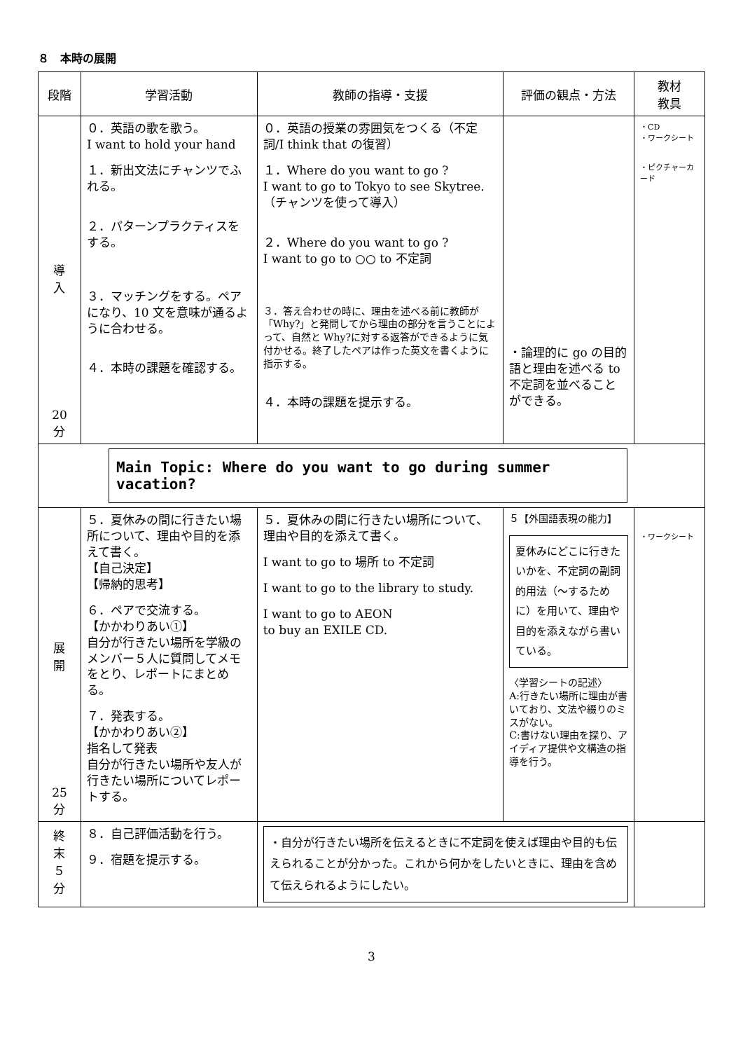８　本時の展開
| 段階 | 学習活動 | 教師の指導・支援 | 評価の観点・方法 | 教材 教具 |
| --- | --- | --- | --- | --- |
| 導 入 20 分 | ０．英語の歌を歌う。 I want to hold your hand １．新出文法にチャンツでふれる。 ２．パターンプラクティスをする。 ３．マッチングをする。ペアになり、10 文を意味が通るように合わせる。 ４．本時の課題を確認する。 | ０．英語の授業の雰囲気をつくる（不定詞/I think that の復習） １．Where do you want to go ? I want to go to Tokyo to see Skytree. （チャンツを使って導入） ２．Where do you want to go ? I want to go to ○○ to 不定詞 ３．答え合わせの時に、理由を述べる前に教師が「Why?」と発問してから理由の部分を言うことによって、自然と Why?に対する返答ができるように気付かせる。終了したペアは作った英文を書くように指示する。 ４．本時の課題を提示する。 | ・論理的に go の目的語と理由を述べる to 不定詞を並べることができる。 | ・CD ・ワークシート ・ピクチャーカード |
| Main Topic: Where do you want to go during summer vacation? | | | | |
| 展 開 25 分 | ５．夏休みの間に行きたい場所について、理由や目的を添えて書く。 【自己決定】 【帰納的思考】 ６．ペアで交流する。 【かかわりあい①】 自分が行きたい場所を学級のメンバー５人に質問してメモをとり、レポートにまとめる。 ７．発表する。 【かかわりあい②】 指名して発表 自分が行きたい場所や友人が行きたい場所についてレポートする。 | ５．夏休みの間に行きたい場所について、理由や目的を添えて書く。 I want to go to 場所 to 不定詞 I want to go to the library to study. I want to go to AEON to buy an EXILE CD. | ５【外国語表現の能力】 夏休みにどこに行きたいかを、不定詞の副詞的用法（～するために）を用いて、理由や目的を添えながら書いている。 〈学習シートの記述〉 A:行きたい場所に理由が書いており、文法や綴りのミスがない。 C:書けない理由を探り、アイディア提供や文構造の指導を行う。 | ・ワークシート |
| 終 末 ５ 分 | ８．自己評価活動を行う。 ９．宿題を提示する。 | ・自分が行きたい場所を伝えるときに不定詞を使えば理由や目的も伝えられることが分かった。これから何かをしたいときに、理由を含めて伝えられるようにしたい。 | | |
3